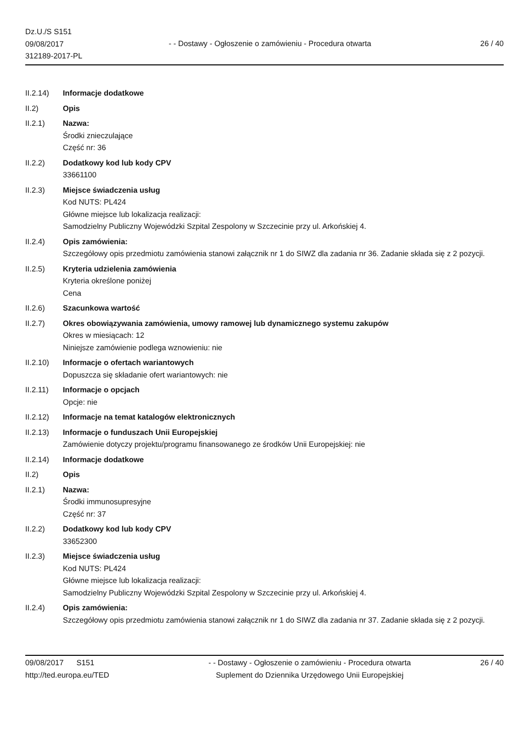Dz.U./S S151
09/08/2017
312189-2017-PL
- - Dostawy - Ogłoszenie o zamówieniu - Procedura otwarta
26 / 40
II.2.14) Informacje dodatkowe
II.2) Opis
II.2.1) Nazwa:
Środki znieczulające
Część nr: 36
II.2.2) Dodatkowy kod lub kody CPV
33661100
II.2.3) Miejsce świadczenia usług
Kod NUTS: PL424
Główne miejsce lub lokalizacja realizacji:
Samodzielny Publiczny Wojewódzki Szpital Zespolony w Szczecinie przy ul. Arkońskiej 4.
II.2.4) Opis zamówienia:
Szczegółowy opis przedmiotu zamówienia stanowi załącznik nr 1 do SIWZ dla zadania nr 36. Zadanie składa się z 2 pozycji.
II.2.5) Kryteria udzielenia zamówienia
Kryteria określone poniżej
Cena
II.2.6) Szacunkowa wartość
II.2.7) Okres obowiązywania zamówienia, umowy ramowej lub dynamicznego systemu zakupów
Okres w miesiącach: 12
Niniejsze zamówienie podlega wznowieniu: nie
II.2.10) Informacje o ofertach wariantowych
Dopuszcza się składanie ofert wariantowych: nie
II.2.11) Informacje o opcjach
Opcje: nie
II.2.12) Informacje na temat katalogów elektronicznych
II.2.13) Informacje o funduszach Unii Europejskiej
Zamówienie dotyczy projektu/programu finansowanego ze środków Unii Europejskiej: nie
II.2.14) Informacje dodatkowe
II.2) Opis
II.2.1) Nazwa:
Środki immunosupresyjne
Część nr: 37
II.2.2) Dodatkowy kod lub kody CPV
33652300
II.2.3) Miejsce świadczenia usług
Kod NUTS: PL424
Główne miejsce lub lokalizacja realizacji:
Samodzielny Publiczny Wojewódzki Szpital Zespolony w Szczecinie przy ul. Arkońskiej 4.
II.2.4) Opis zamówienia:
Szczegółowy opis przedmiotu zamówienia stanowi załącznik nr 1 do SIWZ dla zadania nr 37. Zadanie składa się z 2 pozycji.
09/08/2017 S151
http://ted.europa.eu/TED
- - Dostawy - Ogłoszenie o zamówieniu - Procedura otwarta
Suplement do Dziennika Urzędowego Unii Europejskiej
26 / 40